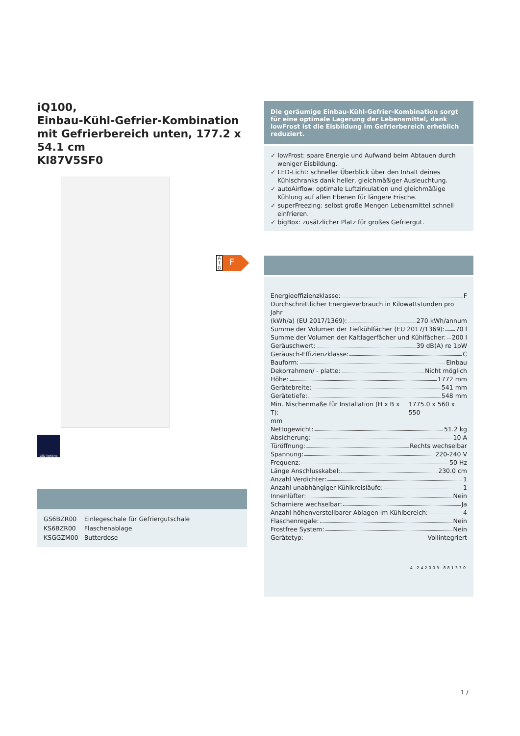iQ100,
Einbau-Kühl-Gefrier-Kombination mit Gefrierbereich unten, 177.2 x 54.1 cm
KI87V5SF0
LED lighting
| GS6BZR00 | Einlegeschale für Gefriergutschale |
| KS6BZR00 | Flaschenablage |
| KSGGZM00 | Butterdose |
A ↑ G
F
Die geräumige Einbau-Kühl-Gefrier-Kombination sorgt für eine optimale Lagerung der Lebensmittel, dank lowFrost ist die Eisbildung im Gefrierbereich erheblich reduziert.
✓ lowFrost: spare Energie und Aufwand beim Abtauen durch weniger Eisbildung.
✓ LED-Licht: schneller Überblick über den Inhalt deines Kühlschranks dank heller, gleichmäßiger Ausleuchtung.
✓ autoAirflow: optimale Luftzirkulation und gleichmäßige Kühlung auf allen Ebenen für längere Frische.
✓ superFreezing: selbst große Mengen Lebensmittel schnell einfrieren.
✓ bigBox: zusätzlicher Platz für großes Gefriergut.
Energieeffizienzklasse: F
Durchschnittlicher Energieverbrauch in Kilowattstunden pro Jahr
(kWh/a) (EU 2017/1369): 270 kWh/annum
Summe der Volumen der Tiefkühlfächer (EU 2017/1369): 70 l
Summe der Volumen der Kaltlagerfächer und Kühlfächer: 200 l
Geräuschwert: 39 dB(A) re 1pW
Geräusch-Effizienzklasse: C
Bauform: Einbau
Dekorrahmen/ - platte: Nicht möglich
Höhe: 1772 mm
Gerätebreite: 541 mm
Gerätetiefe: 548 mm
Min. Nischenmaße für Installation (H x B x T): 1775.0 x 560 x 550
mm
Nettogewicht: 51.2 kg
Absicherung: 10 A
Türöffnung: Rechts wechselbar
Spannung: 220-240 V
Frequenz: 50 Hz
Länge Anschlusskabel: 230.0 cm
Anzahl Verdichter: 1
Anzahl unabhängiger Kühlkreisläufe: 1
Innenlüfter: Nein
Scharniere wechselbar: Ja
Anzahl höhenverstellbarer Ablagen im Kühlbereich: 4
Flaschenregale: Nein
Frostfree System: Nein
Gerätetyp: Vollintegriert
4 242003 881330
1 /